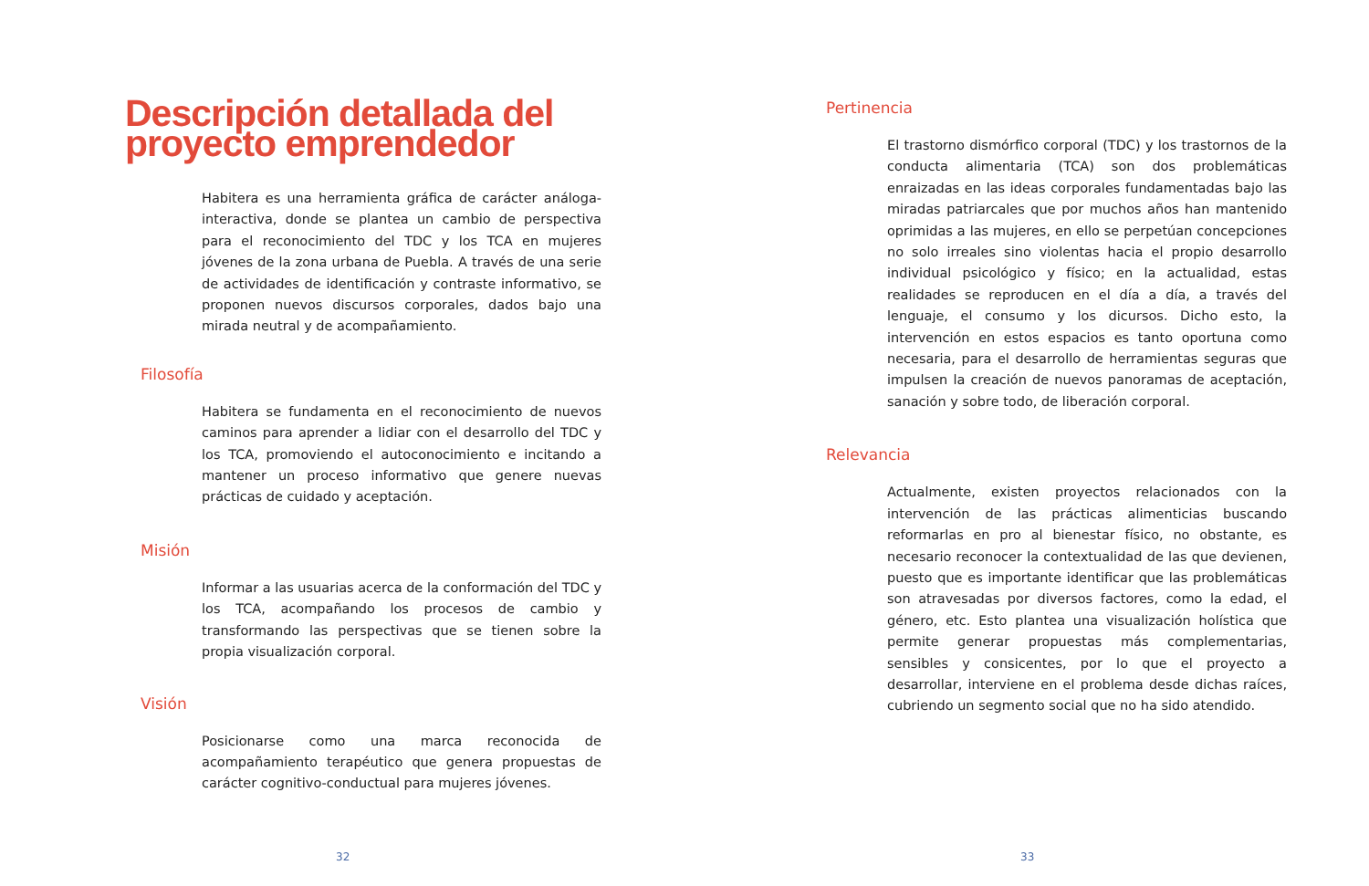Descripción detallada del
proyecto emprendedor
Habitera es una herramienta gráfica de carácter análoga-interactiva, donde se plantea un cambio de perspectiva para el reconocimiento del TDC y los TCA en mujeres jóvenes de la zona urbana de Puebla. A través de una serie de actividades de identificación y contraste informativo, se proponen nuevos discursos corporales, dados bajo una mirada neutral y de acompañamiento.
Filosofía
Habitera se fundamenta en el reconocimiento de nuevos caminos para aprender a lidiar con el desarrollo del TDC y los TCA, promoviendo el autoconocimiento e incitando a mantener un proceso informativo que genere nuevas prácticas de cuidado y aceptación.
Misión
Informar a las usuarias acerca de la conformación del TDC y los TCA, acompañando los procesos de cambio y transformando las perspectivas que se tienen sobre la propia visualización corporal.
Visión
Posicionarse como una marca reconocida de acompañamiento terapéutico que genera propuestas de carácter cognitivo-conductual para mujeres jóvenes.
32
Pertinencia
El trastorno dismórfico corporal (TDC) y los trastornos de la conducta alimentaria (TCA) son dos problemáticas enraizadas en las ideas corporales fundamentadas bajo las miradas patriarcales que por muchos años han mantenido oprimidas a las mujeres, en ello se perpetúan concepciones no solo irreales sino violentas hacia el propio desarrollo individual psicológico y físico; en la actualidad, estas realidades se reproducen en el día a día, a través del lenguaje, el consumo y los dicursos. Dicho esto, la intervención en estos espacios es tanto oportuna como necesaria, para el desarrollo de herramientas seguras que impulsen la creación de nuevos panoramas de aceptación, sanación y sobre todo, de liberación corporal.
Relevancia
Actualmente, existen proyectos relacionados con la intervención de las prácticas alimenticias buscando reformarlas en pro al bienestar físico, no obstante, es necesario reconocer la contextualidad de las que devienen, puesto que es importante identificar que las problemáticas son atravesadas por diversos factores, como la edad, el género, etc. Esto plantea una visualización holística que permite generar propuestas más complementarias, sensibles y consicentes, por lo que el proyecto a desarrollar, interviene en el problema desde dichas raíces, cubriendo un segmento social que no ha sido atendido.
33